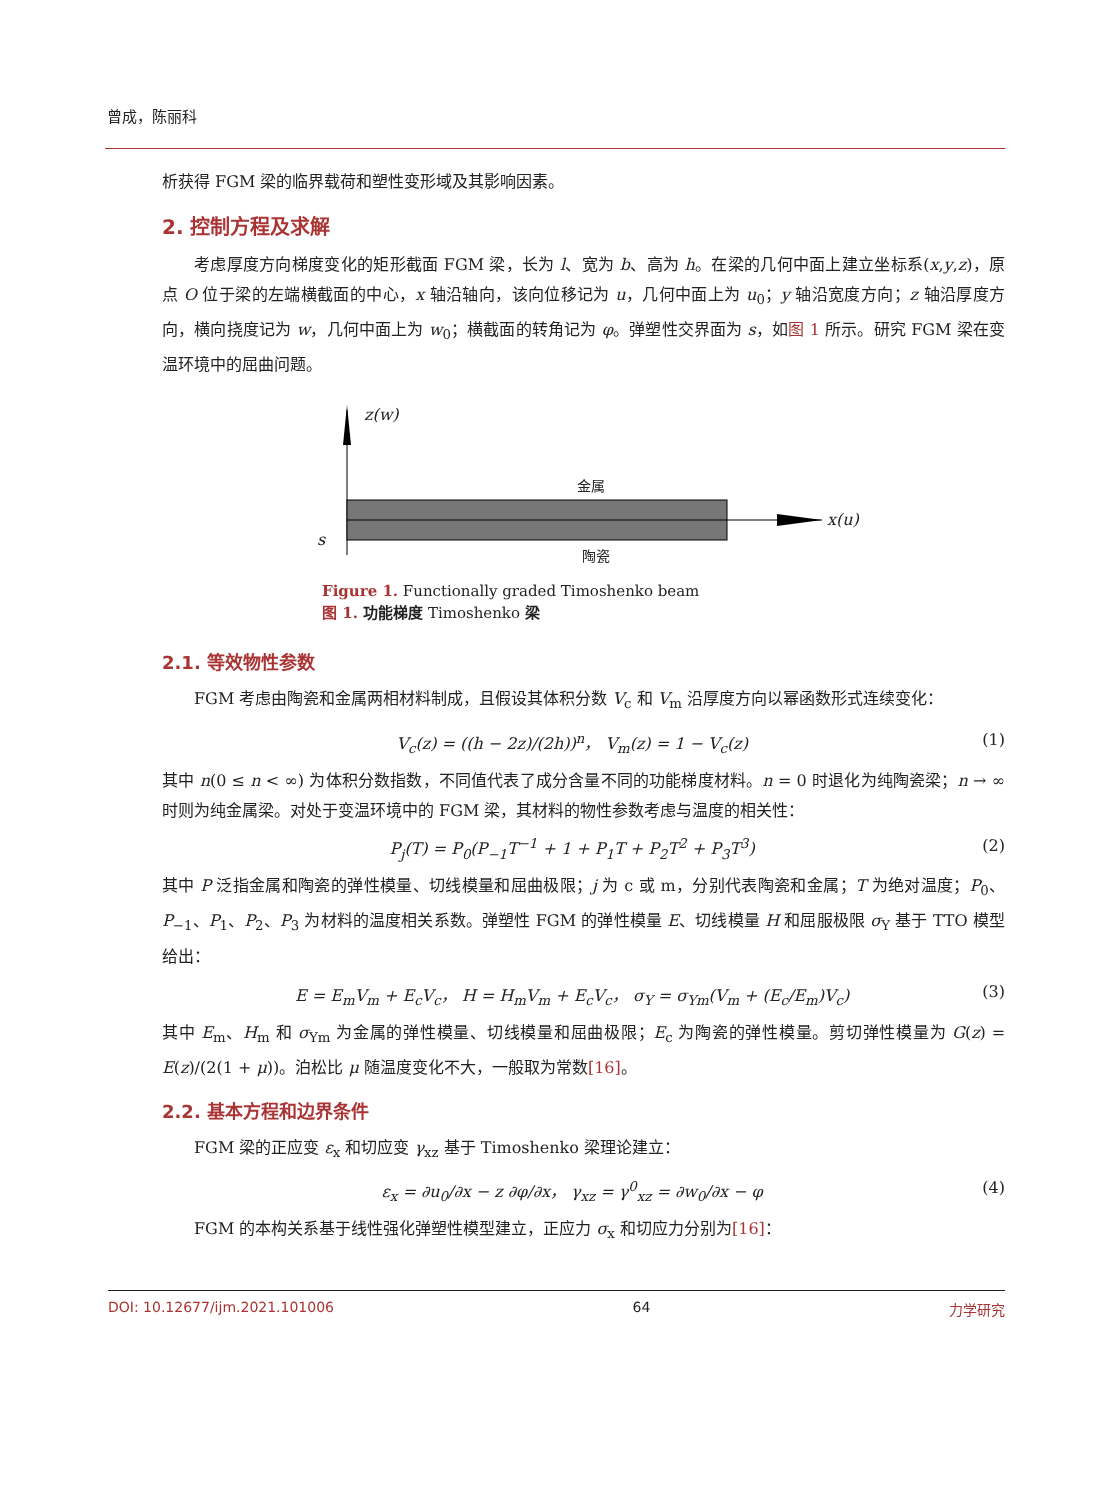曾成，陈丽科
析获得 FGM 梁的临界载荷和塑性变形域及其影响因素。
2. 控制方程及求解
考虑厚度方向梯度变化的矩形截面 FGM 梁，长为 l、宽为 b、高为 h。在梁的几何中面上建立坐标系(x,y,z)，原点 O 位于梁的左端横截面的中心，x 轴沿轴向，该向位移记为 u，几何中面上为 u<sub>0</sub>；y 轴沿宽度方向；z 轴沿厚度方向，横向挠度记为 w，几何中面上为 w<sub>0</sub>；横截面的转角记为 φ。弹塑性交界面为 s，如图 1 所示。研究 FGM 梁在变温环境中的屈曲问题。
z(w)
金属
s
x(u)
陶瓷
Figure 1. Functionally graded Timoshenko beam
图 1. 功能梯度 Timoshenko 梁
2.1. 等效物性参数
FGM 考虑由陶瓷和金属两相材料制成，且假设其体积分数 V<sub>c</sub> 和 V<sub>m</sub> 沿厚度方向以幂函数形式连续变化：
V<sub>c</sub>(z) = ((h − 2z)/(2h))<sup>n</sup>， V<sub>m</sub>(z) = 1 − V<sub>c</sub>(z) (1)
其中 n(0 ≤ n < ∞) 为体积分数指数，不同值代表了成分含量不同的功能梯度材料。n = 0 时退化为纯陶瓷梁；n → ∞ 时则为纯金属梁。对处于变温环境中的 FGM 梁，其材料的物性参数考虑与温度的相关性：
P<sub>j</sub>(T) = P<sub>0</sub>(P<sub>−1</sub>T<sup>−1</sup> + 1 + P<sub>1</sub>T + P<sub>2</sub>T<sup>2</sup> + P<sub>3</sub>T<sup>3</sup>) (2)
其中 P 泛指金属和陶瓷的弹性模量、切线模量和屈曲极限；j 为 c 或 m，分别代表陶瓷和金属；T 为绝对温度；P<sub>0</sub>、P<sub>−1</sub>、P<sub>1</sub>、P<sub>2</sub>、P<sub>3</sub> 为材料的温度相关系数。弹塑性 FGM 的弹性模量 E、切线模量 H 和屈服极限 σ<sub>Y</sub> 基于 TTO 模型给出：
E = E<sub>m</sub>V<sub>m</sub> + E<sub>c</sub>V<sub>c</sub>， H = H<sub>m</sub>V<sub>m</sub> + E<sub>c</sub>V<sub>c</sub>， σ<sub>Y</sub> = σ<sub>Ym</sub>(V<sub>m</sub> + (E<sub>c</sub>/E<sub>m</sub>)V<sub>c</sub>) (3)
其中 E<sub>m</sub>、H<sub>m</sub> 和 σ<sub>Ym</sub> 为金属的弹性模量、切线模量和屈曲极限；E<sub>c</sub> 为陶瓷的弹性模量。剪切弹性模量为 G(z) = E(z)/(2(1 + μ))。泊松比 μ 随温度变化不大，一般取为常数[16]。
2.2. 基本方程和边界条件
FGM 梁的正应变 ε<sub>x</sub> 和切应变 γ<sub>xz</sub> 基于 Timoshenko 梁理论建立：
ε<sub>x</sub> = ∂u<sub>0</sub>/∂x − z ∂φ/∂x， γ<sub>xz</sub> = γ<sup>0</sup><sub>xz</sub> = ∂w<sub>0</sub>/∂x − φ (4)
FGM 的本构关系基于线性强化弹塑性模型建立，正应力 σ<sub>x</sub> 和切应力分别为[16]：
DOI: 10.12677/ijm.2021.101006 64 力学研究